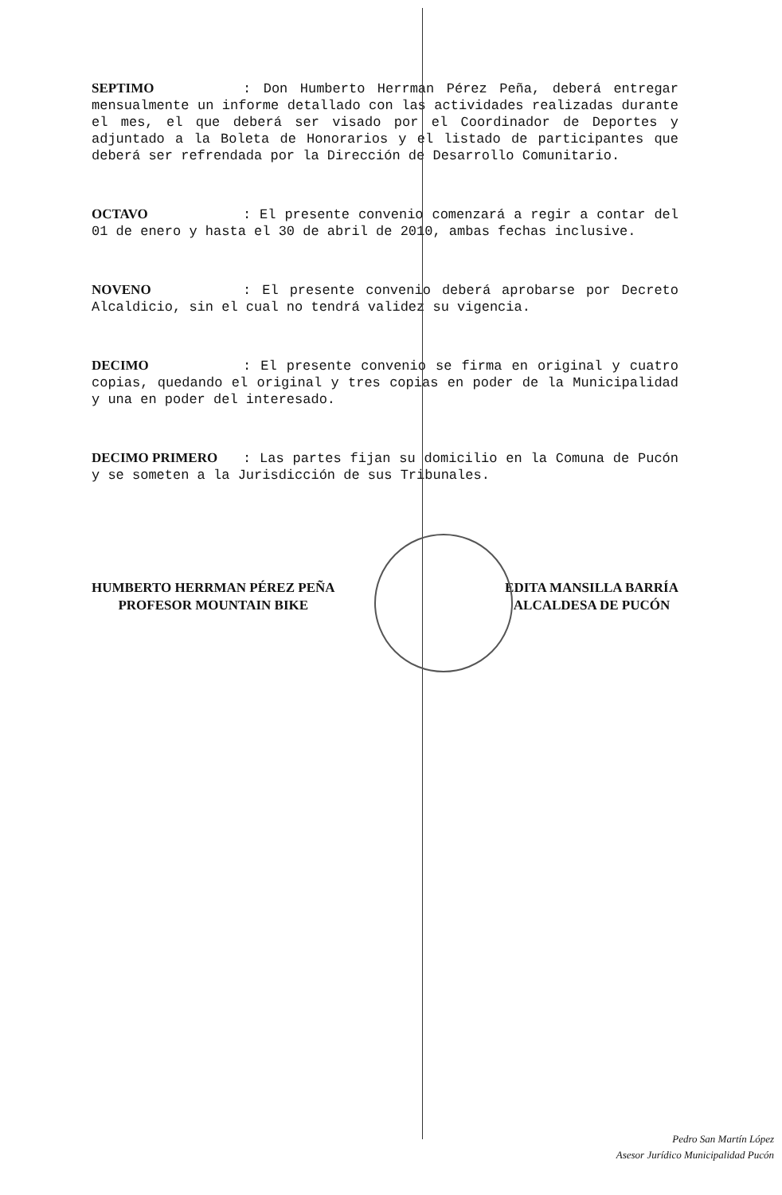SEPTIMO: Don Humberto Herrman Pérez Peña, deberá entregar mensualmente un informe detallado con las actividades realizadas durante el mes, el que deberá ser visado por el Coordinador de Deportes y adjuntado a la Boleta de Honorarios y el listado de participantes que deberá ser refrendada por la Dirección de Desarrollo Comunitario.
OCTAVO: El presente convenio comenzará a regir a contar del 01 de enero y hasta el 30 de abril de 2010, ambas fechas inclusive.
NOVENO: El presente convenio deberá aprobarse por Decreto Alcaldicio, sin el cual no tendrá validez su vigencia.
DECIMO: El presente convenio se firma en original y cuatro copias, quedando el original y tres copias en poder de la Municipalidad y una en poder del interesado.
DECIMO PRIMERO: Las partes fijan su domicilio en la Comuna de Pucón y se someten a la Jurisdicción de sus Tribunales.
HUMBERTO HERRMAN PÉREZ PEÑA
PROFESOR MOUNTAIN BIKE
EDITA MANSILLA BARRÍA
ALCALDESA DE PUCÓN
Pedro San Martín López
Asesor Jurídico Municipalidad Pucón